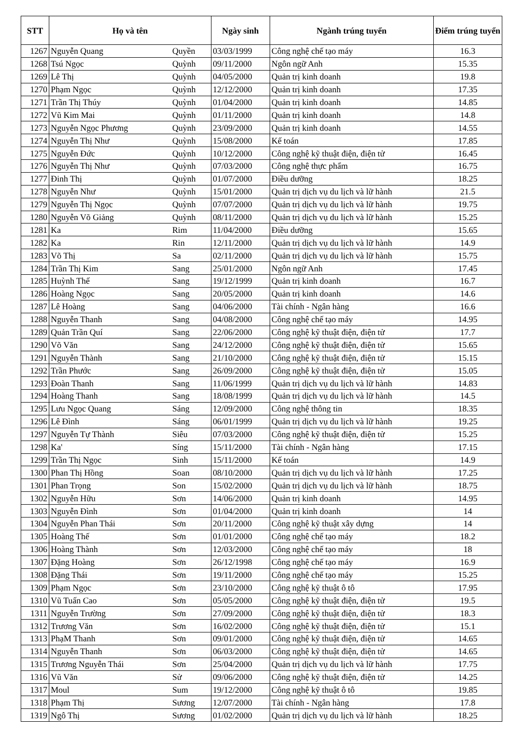| STT | Họ và tên | | Ngày sinh | Ngành trúng tuyển | Điểm trúng tuyển |
| --- | --- | --- | --- | --- | --- |
| 1267 | Nguyễn Quang | Quyền | 03/03/1999 | Công nghệ chế tạo máy | 16.3 |
| 1268 | Tsú Ngọc | Quỳnh | 09/11/2000 | Ngôn ngữ Anh | 15.35 |
| 1269 | Lê Thị | Quỳnh | 04/05/2000 | Quản trị kinh doanh | 19.8 |
| 1270 | Phạm Ngọc | Quỳnh | 12/12/2000 | Quản trị kinh doanh | 17.35 |
| 1271 | Trần Thị Thúy | Quỳnh | 01/04/2000 | Quản trị kinh doanh | 14.85 |
| 1272 | Vũ Kim Mai | Quỳnh | 01/11/2000 | Quản trị kinh doanh | 14.8 |
| 1273 | Nguyễn Ngọc Phương | Quỳnh | 23/09/2000 | Quản trị kinh doanh | 14.55 |
| 1274 | Nguyễn Thị Như | Quỳnh | 15/08/2000 | Kế toán | 17.85 |
| 1275 | Nguyễn Đức | Quỳnh | 10/12/2000 | Công nghệ kỹ thuật điện, điện tử | 16.45 |
| 1276 | Nguyễn Thị Như | Quỳnh | 07/03/2000 | Công nghệ thực phẩm | 16.75 |
| 1277 | Đinh Thị | Quỳnh | 01/07/2000 | Điều dưỡng | 18.25 |
| 1278 | Nguyễn Như | Quỳnh | 15/01/2000 | Quản trị dịch vụ du lịch và lữ hành | 21.5 |
| 1279 | Nguyễn Thị Ngọc | Quỳnh | 07/07/2000 | Quản trị dịch vụ du lịch và lữ hành | 19.75 |
| 1280 | Nguyễn Võ Giảng | Quỳnh | 08/11/2000 | Quản trị dịch vụ du lịch và lữ hành | 15.25 |
| 1281 | Ka | Rim | 11/04/2000 | Điều dưỡng | 15.65 |
| 1282 | Ka | Rin | 12/11/2000 | Quản trị dịch vụ du lịch và lữ hành | 14.9 |
| 1283 | Võ Thị | Sa | 02/11/2000 | Quản trị dịch vụ du lịch và lữ hành | 15.75 |
| 1284 | Trần Thị Kim | Sang | 25/01/2000 | Ngôn ngữ Anh | 17.45 |
| 1285 | Huỳnh Thế | Sang | 19/12/1999 | Quản trị kinh doanh | 16.7 |
| 1286 | Hoàng Ngọc | Sang | 20/05/2000 | Quản trị kinh doanh | 14.6 |
| 1287 | Lê Hoàng | Sang | 04/06/2000 | Tài chính - Ngân hàng | 16.6 |
| 1288 | Nguyễn Thanh | Sang | 04/08/2000 | Công nghệ chế tạo máy | 14.95 |
| 1289 | Quản Trần Quí | Sang | 22/06/2000 | Công nghệ kỹ thuật điện, điện tử | 17.7 |
| 1290 | Võ Văn | Sang | 24/12/2000 | Công nghệ kỹ thuật điện, điện tử | 15.65 |
| 1291 | Nguyễn Thành | Sang | 21/10/2000 | Công nghệ kỹ thuật điện, điện tử | 15.15 |
| 1292 | Trần Phước | Sang | 26/09/2000 | Công nghệ kỹ thuật điện, điện tử | 15.05 |
| 1293 | Đoàn Thanh | Sang | 11/06/1999 | Quản trị dịch vụ du lịch và lữ hành | 14.83 |
| 1294 | Hoàng Thanh | Sang | 18/08/1999 | Quản trị dịch vụ du lịch và lữ hành | 14.5 |
| 1295 | Lưu Ngọc Quang | Sáng | 12/09/2000 | Công nghệ thông tin | 18.35 |
| 1296 | Lê Đình | Sáng | 06/01/1999 | Quản trị dịch vụ du lịch và lữ hành | 19.25 |
| 1297 | Nguyễn Tự Thành | Siêu | 07/03/2000 | Công nghệ kỹ thuật điện, điện tử | 15.25 |
| 1298 | Ka' | Síng | 15/11/2000 | Tài chính - Ngân hàng | 17.15 |
| 1299 | Trần Thị Ngọc | Sinh | 15/11/2000 | Kế toán | 14.9 |
| 1300 | Phan Thị Hồng | Soan | 08/10/2000 | Quản trị dịch vụ du lịch và lữ hành | 17.25 |
| 1301 | Phan Trọng | Son | 15/02/2000 | Quản trị dịch vụ du lịch và lữ hành | 18.75 |
| 1302 | Nguyễn Hữu | Sơn | 14/06/2000 | Quản trị kinh doanh | 14.95 |
| 1303 | Nguyễn Đình | Sơn | 01/04/2000 | Quản trị kinh doanh | 14 |
| 1304 | Nguyễn Phan Thái | Sơn | 20/11/2000 | Công nghệ kỹ thuật xây dựng | 14 |
| 1305 | Hoàng Thế | Sơn | 01/01/2000 | Công nghệ chế tạo máy | 18.2 |
| 1306 | Hoàng Thành | Sơn | 12/03/2000 | Công nghệ chế tạo máy | 18 |
| 1307 | Đặng Hoàng | Sơn | 26/12/1998 | Công nghệ chế tạo máy | 16.9 |
| 1308 | Đặng Thái | Sơn | 19/11/2000 | Công nghệ chế tạo máy | 15.25 |
| 1309 | Phạm Ngọc | Sơn | 23/10/2000 | Công nghệ kỹ thuật ô tô | 17.95 |
| 1310 | Vũ Tuấn Cao | Sơn | 05/05/2000 | Công nghệ kỹ thuật điện, điện tử | 19.5 |
| 1311 | Nguyễn Trường | Sơn | 27/09/2000 | Công nghệ kỹ thuật điện, điện tử | 18.3 |
| 1312 | Trương Văn | Sơn | 16/02/2000 | Công nghệ kỹ thuật điện, điện tử | 15.1 |
| 1313 | PhạM Thanh | Sơn | 09/01/2000 | Công nghệ kỹ thuật điện, điện tử | 14.65 |
| 1314 | Nguyễn Thanh | Sơn | 06/03/2000 | Công nghệ kỹ thuật điện, điện tử | 14.65 |
| 1315 | Trương Nguyễn Thái | Sơn | 25/04/2000 | Quản trị dịch vụ du lịch và lữ hành | 17.75 |
| 1316 | Vũ Văn | Sử | 09/06/2000 | Công nghệ kỹ thuật điện, điện tử | 14.25 |
| 1317 | Moul | Sum | 19/12/2000 | Công nghệ kỹ thuật ô tô | 19.85 |
| 1318 | Phạm Thị | Sương | 12/07/2000 | Tài chính - Ngân hàng | 17.8 |
| 1319 | Ngô Thị | Sương | 01/02/2000 | Quản trị dịch vụ du lịch và lữ hành | 18.25 |